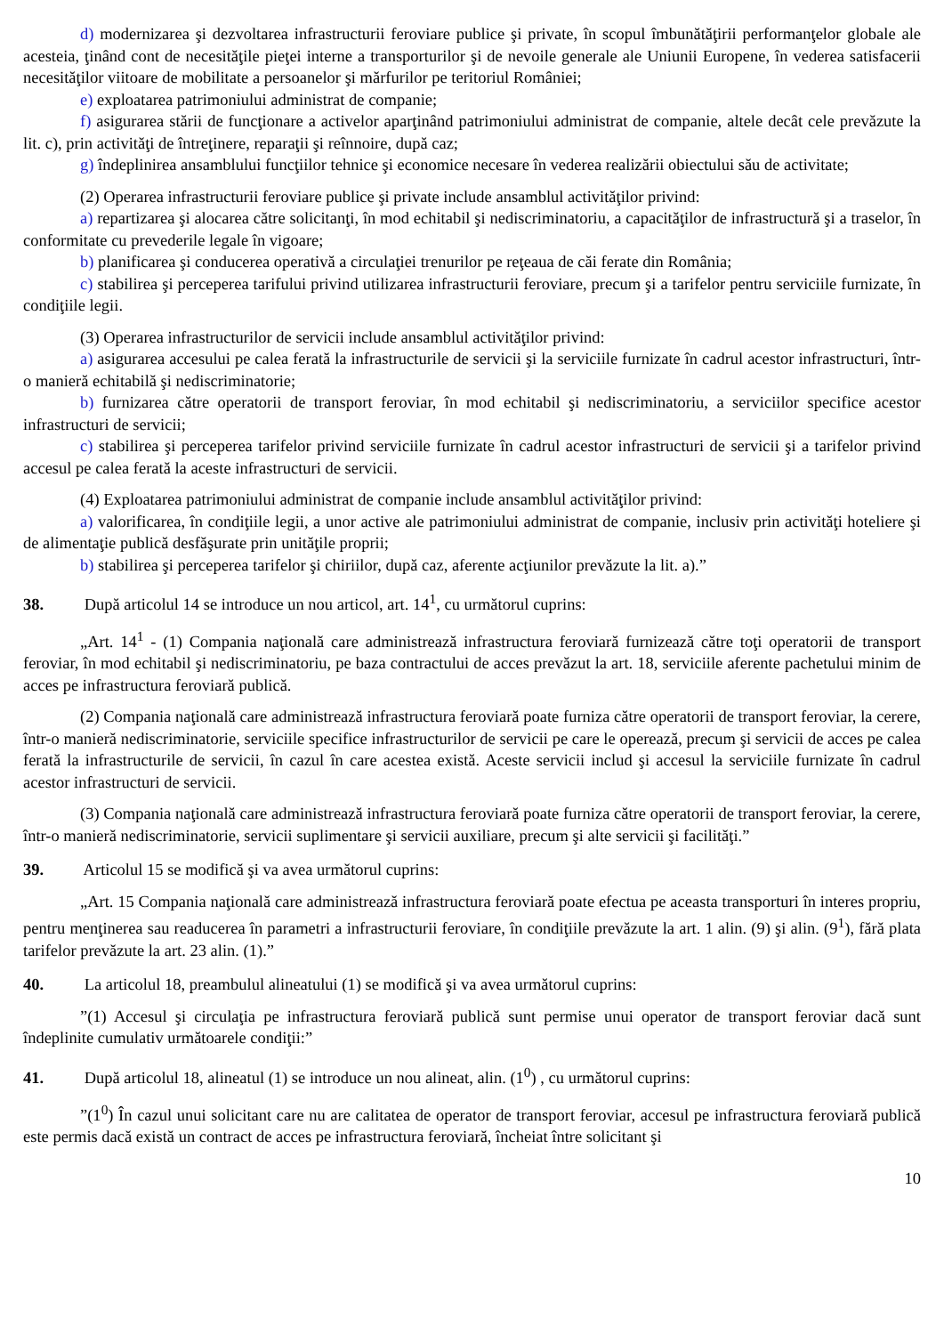d) modernizarea şi dezvoltarea infrastructurii feroviare publice şi private, în scopul îmbunătăţirii performanţelor globale ale acesteia, ţinând cont de necesităţile pieţei interne a transporturilor şi de nevoile generale ale Uniunii Europene, în vederea satisfacerii necesităţilor viitoare de mobilitate a persoanelor şi mărfurilor pe teritoriul României;
e) exploatarea patrimoniului administrat de companie;
f) asigurarea stării de funcţionare a activelor aparţinând patrimoniului administrat de companie, altele decât cele prevăzute la lit. c), prin activităţi de întreţinere, reparaţii şi reînnoire, după caz;
g) îndeplinirea ansamblului funcţiilor tehnice şi economice necesare în vederea realizării obiectului său de activitate;
(2) Operarea infrastructurii feroviare publice şi private include ansamblul activităţilor privind:
a) repartizarea şi alocarea către solicitanţi, în mod echitabil şi nediscriminatoriu, a capacităţilor de infrastructură şi a traselor, în conformitate cu prevederile legale în vigoare;
b) planificarea şi conducerea operativă a circulaţiei trenurilor pe reţeaua de căi ferate din România;
c) stabilirea şi perceperea tarifului privind utilizarea infrastructurii feroviare, precum şi a tarifelor pentru serviciile furnizate, în condiţiile legii.
(3) Operarea infrastructurilor de servicii include ansamblul activităţilor privind:
a) asigurarea accesului pe calea ferată la infrastructurile de servicii şi la serviciile furnizate în cadrul acestor infrastructuri, într-o manieră echitabilă şi nediscriminatorie;
b) furnizarea către operatorii de transport feroviar, în mod echitabil şi nediscriminatoriu, a serviciilor specifice acestor infrastructuri de servicii;
c) stabilirea şi perceperea tarifelor privind serviciile furnizate în cadrul acestor infrastructuri de servicii şi a tarifelor privind accesul pe calea ferată la aceste infrastructuri de servicii.
(4) Exploatarea patrimoniului administrat de companie include ansamblul activităţilor privind:
a) valorificarea, în condiţiile legii, a unor active ale patrimoniului administrat de companie, inclusiv prin activităţi hoteliere şi de alimentaţie publică desfăşurate prin unităţile proprii;
b) stabilirea şi perceperea tarifelor şi chiriilor, după caz, aferente acţiunilor prevăzute la lit. a).”
38. După articolul 14 se introduce un nou articol, art. 14<sup>1</sup>, cu următorul cuprins:
„Art. 14<sup>1</sup> - (1) Compania naţională care administrează infrastructura feroviară furnizează către toţi operatorii de transport feroviar, în mod echitabil şi nediscriminatoriu, pe baza contractului de acces prevăzut la art. 18, serviciile aferente pachetului minim de acces pe infrastructura feroviară publică.
(2) Compania naţională care administrează infrastructura feroviară poate furniza către operatorii de transport feroviar, la cerere, într-o manieră nediscriminatorie, serviciile specifice infrastructurilor de servicii pe care le operează, precum şi servicii de acces pe calea ferată la infrastructurile de servicii, în cazul în care acestea există. Aceste servicii includ şi accesul la serviciile furnizate în cadrul acestor infrastructuri de servicii.
(3) Compania naţională care administrează infrastructura feroviară poate furniza către operatorii de transport feroviar, la cerere, într-o manieră nediscriminatorie, servicii suplimentare şi servicii auxiliare, precum şi alte servicii şi facilităţi.”
39. Articolul 15 se modifică şi va avea următorul cuprins:
„Art. 15 Compania naţională care administrează infrastructura feroviară poate efectua pe aceasta transporturi în interes propriu, pentru menţinerea sau readucerea în parametri a infrastructurii feroviare, în condiţiile prevăzute la art. 1 alin. (9) şi alin. (9<sup>1</sup>), fără plata tarifelor prevăzute la art. 23 alin. (1).”
40. La articolul 18, preambulul alineatului (1) se modifică şi va avea următorul cuprins:
”(1) Accesul şi circulaţia pe infrastructura feroviară publică sunt permise unui operator de transport feroviar dacă sunt îndeplinite cumulativ următoarele condiţii:”
41. După articolul 18, alineatul (1) se introduce un nou alineat, alin. (1<sup>0</sup>) , cu următorul cuprins:
”(1<sup>0</sup>) În cazul unui solicitant care nu are calitatea de operator de transport feroviar, accesul pe infrastructura feroviară publică este permis dacă există un contract de acces pe infrastructura feroviară, încheiat între solicitant şi
10